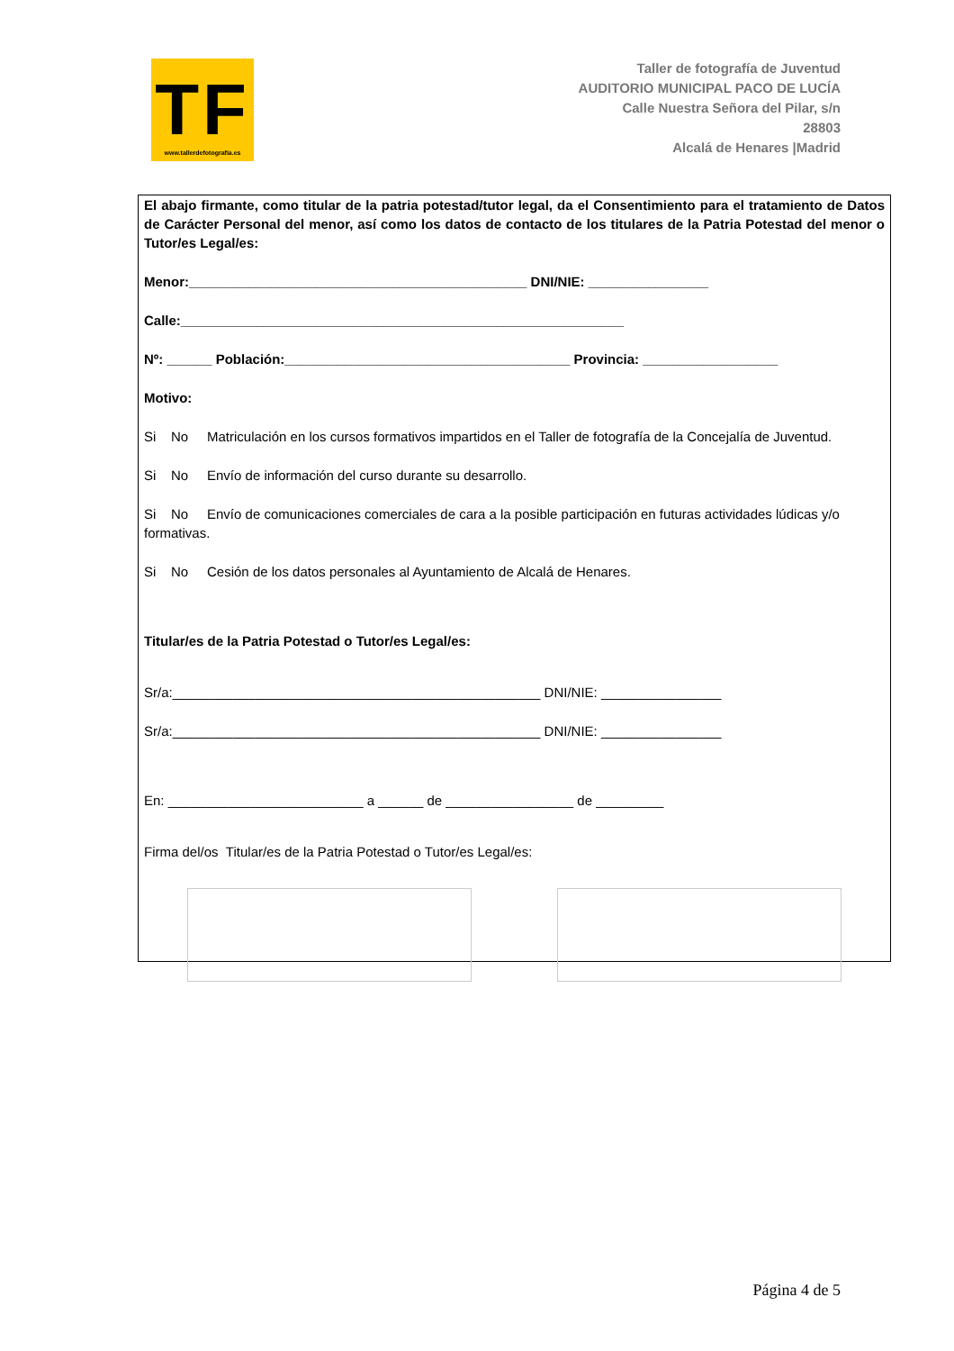TF
www.tallerdefotografia.es
Taller de fotografía de Juventud
AUDITORIO MUNICIPAL PACO DE LUCÍA
Calle Nuestra Señora del Pilar, s/n
28803
Alcalá de Henares |Madrid
El abajo firmante, como titular de la patria potestad/tutor legal, da el Consentimiento para el tratamiento de Datos de Carácter Personal del menor, así como los datos de contacto de los titulares de la Patria Potestad del menor o Tutor/es Legal/es:
Menor:_____________________________________________ DNI/NIE: ________________
Calle:___________________________________________________________
Nº: ______ Población:______________________________________ Provincia: __________________
Motivo:
Si No Matriculación en los cursos formativos impartidos en el Taller de fotografía de la Concejalía de Juventud.
Si No Envío de información del curso durante su desarrollo.
Si No Envío de comunicaciones comerciales de cara a la posible participación en futuras actividades lúdicas y/o formativas.
Si No Cesión de los datos personales al Ayuntamiento de Alcalá de Henares.
Titular/es de la Patria Potestad o Tutor/es Legal/es:
Sr/a:_________________________________________________ DNI/NIE: ________________
Sr/a:_________________________________________________ DNI/NIE: ________________
En: __________________________ a ______ de _________________ de _________
Firma del/os Titular/es de la Patria Potestad o Tutor/es Legal/es:
Página 4 de 5